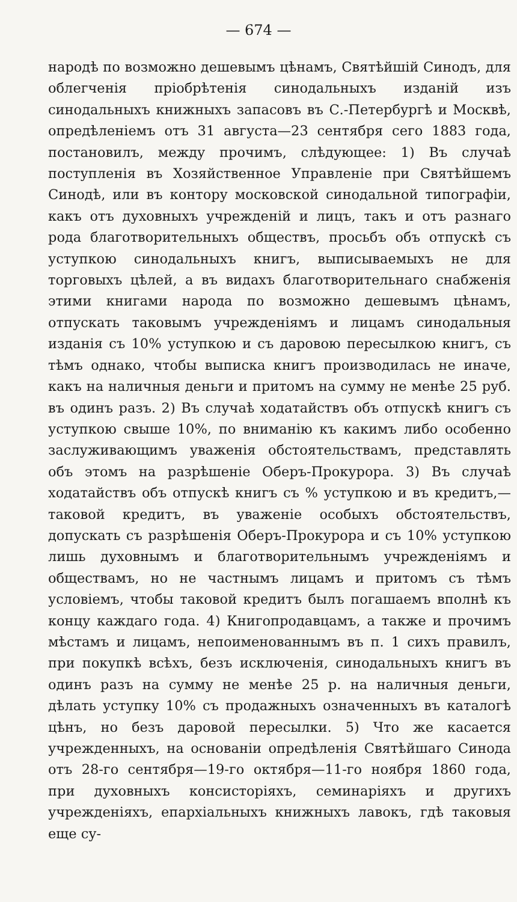— 674 —
народѣ по возможно дешевымъ цѣнамъ, Святѣйшій Синодъ, для облегченія пріобрѣтенія синодальныхъ изданій изъ синодальныхъ книжныхъ запасовъ въ С.-Петербургѣ и Москвѣ, опредѣленіемъ отъ 31 августа—23 сентября сего 1883 года, постановилъ, между прочимъ, слѣдующее: 1) Въ случаѣ поступленія въ Хозяйственное Управленіе при Святѣйшемъ Синодѣ, или въ контору московской синодальной типографіи, какъ отъ духовныхъ учрежденій и лицъ, такъ и отъ разнаго рода благотворительныхъ обществъ, просьбъ объ отпускѣ съ уступкою синодальныхъ книгъ, выписываемыхъ не для торговыхъ цѣлей, а въ видахъ благотворительнаго снабженія этими книгами народа по возможно дешевымъ цѣнамъ, отпускать таковымъ учрежденіямъ и лицамъ синодальныя изданія съ 10% уступкою и съ даровою пересылкою книгъ, съ тѣмъ однако, чтобы выписка книгъ производилась не иначе, какъ на наличныя деньги и притомъ на сумму не менѣе 25 руб. въ одинъ разъ. 2) Въ случаѣ ходатайствъ объ отпускѣ книгъ съ уступкою свыше 10%, по вниманію къ какимъ либо особенно заслуживающимъ уваженія обстоятельствамъ, представлять объ этомъ на разрѣшеніе Оберъ-Прокурора. 3) Въ случаѣ ходатайствъ объ отпускѣ книгъ съ % уступкою и въ кредитъ,—таковой кредитъ, въ уваженіе особыхъ обстоятельствъ, допускать съ разрѣшенія Оберъ-Прокурора и съ 10% уступкою лишь духовнымъ и благотворительнымъ учрежденіямъ и обществамъ, но не частнымъ лицамъ и притомъ съ тѣмъ условіемъ, чтобы таковой кредитъ былъ погашаемъ вполнѣ къ концу каждаго года. 4) Книгопродавцамъ, а также и прочимъ мѣстамъ и лицамъ, непоименованнымъ въ п. 1 сихъ правилъ, при покупкѣ всѣхъ, безъ исключенія, синодальныхъ книгъ въ одинъ разъ на сумму не менѣе 25 р. на наличныя деньги, дѣлать уступку 10% съ продажныхъ означенныхъ въ каталогѣ цѣнъ, но безъ даровой пересылки. 5) Что же касается учрежденныхъ, на основаніи опредѣленія Святѣйшаго Синода отъ 28-го сентября—19-го октября—11-го ноября 1860 года, при духовныхъ консисторіяхъ, семинаріяхъ и другихъ учрежденіяхъ, епархіальныхъ книжныхъ лавокъ, гдѣ таковыя еще су-